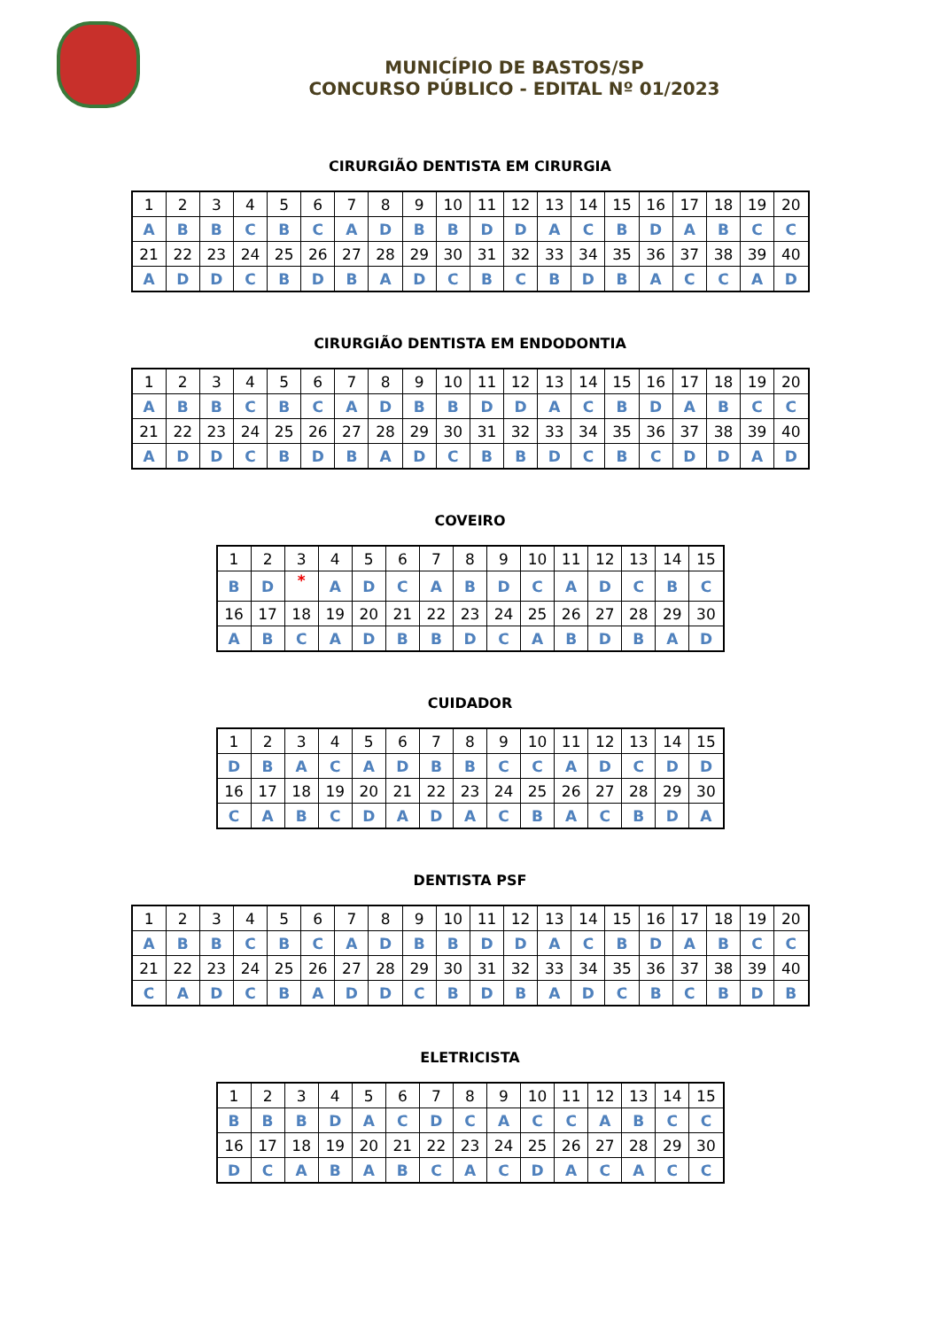MUNICÍPIO DE BASTOS/SP
CONCURSO PÚBLICO - EDITAL Nº 01/2023
CIRURGIÃO DENTISTA EM CIRURGIA
| 1 | 2 | 3 | 4 | 5 | 6 | 7 | 8 | 9 | 10 | 11 | 12 | 13 | 14 | 15 | 16 | 17 | 18 | 19 | 20 |
| A | B | B | C | B | C | A | D | B | B | D | D | A | C | B | D | A | B | C | C |
| 21 | 22 | 23 | 24 | 25 | 26 | 27 | 28 | 29 | 30 | 31 | 32 | 33 | 34 | 35 | 36 | 37 | 38 | 39 | 40 |
| A | D | D | C | B | D | B | A | D | C | B | C | B | D | B | A | C | C | A | D |
CIRURGIÃO DENTISTA EM ENDODONTIA
| 1 | 2 | 3 | 4 | 5 | 6 | 7 | 8 | 9 | 10 | 11 | 12 | 13 | 14 | 15 | 16 | 17 | 18 | 19 | 20 |
| A | B | B | C | B | C | A | D | B | B | D | D | A | C | B | D | A | B | C | C |
| 21 | 22 | 23 | 24 | 25 | 26 | 27 | 28 | 29 | 30 | 31 | 32 | 33 | 34 | 35 | 36 | 37 | 38 | 39 | 40 |
| A | D | D | C | B | D | B | A | D | C | B | B | D | C | B | C | D | D | A | D |
COVEIRO
| 1 | 2 | 3 | 4 | 5 | 6 | 7 | 8 | 9 | 10 | 11 | 12 | 13 | 14 | 15 |
| B | D | * | A | D | C | A | B | D | C | A | D | C | B | C |
| 16 | 17 | 18 | 19 | 20 | 21 | 22 | 23 | 24 | 25 | 26 | 27 | 28 | 29 | 30 |
| A | B | C | A | D | B | B | D | C | A | B | D | B | A | D |
CUIDADOR
| 1 | 2 | 3 | 4 | 5 | 6 | 7 | 8 | 9 | 10 | 11 | 12 | 13 | 14 | 15 |
| D | B | A | C | A | D | B | B | C | C | A | D | C | D | D |
| 16 | 17 | 18 | 19 | 20 | 21 | 22 | 23 | 24 | 25 | 26 | 27 | 28 | 29 | 30 |
| C | A | B | C | D | A | D | A | C | B | A | C | B | D | A |
DENTISTA PSF
| 1 | 2 | 3 | 4 | 5 | 6 | 7 | 8 | 9 | 10 | 11 | 12 | 13 | 14 | 15 | 16 | 17 | 18 | 19 | 20 |
| A | B | B | C | B | C | A | D | B | B | D | D | A | C | B | D | A | B | C | C |
| 21 | 22 | 23 | 24 | 25 | 26 | 27 | 28 | 29 | 30 | 31 | 32 | 33 | 34 | 35 | 36 | 37 | 38 | 39 | 40 |
| C | A | D | C | B | A | D | D | C | B | D | B | A | D | C | B | C | B | D | B |
ELETRICISTA
| 1 | 2 | 3 | 4 | 5 | 6 | 7 | 8 | 9 | 10 | 11 | 12 | 13 | 14 | 15 |
| B | B | B | D | A | C | D | C | A | C | C | A | B | C | C |
| 16 | 17 | 18 | 19 | 20 | 21 | 22 | 23 | 24 | 25 | 26 | 27 | 28 | 29 | 30 |
| D | C | A | B | A | B | C | A | C | D | A | C | A | C | C |